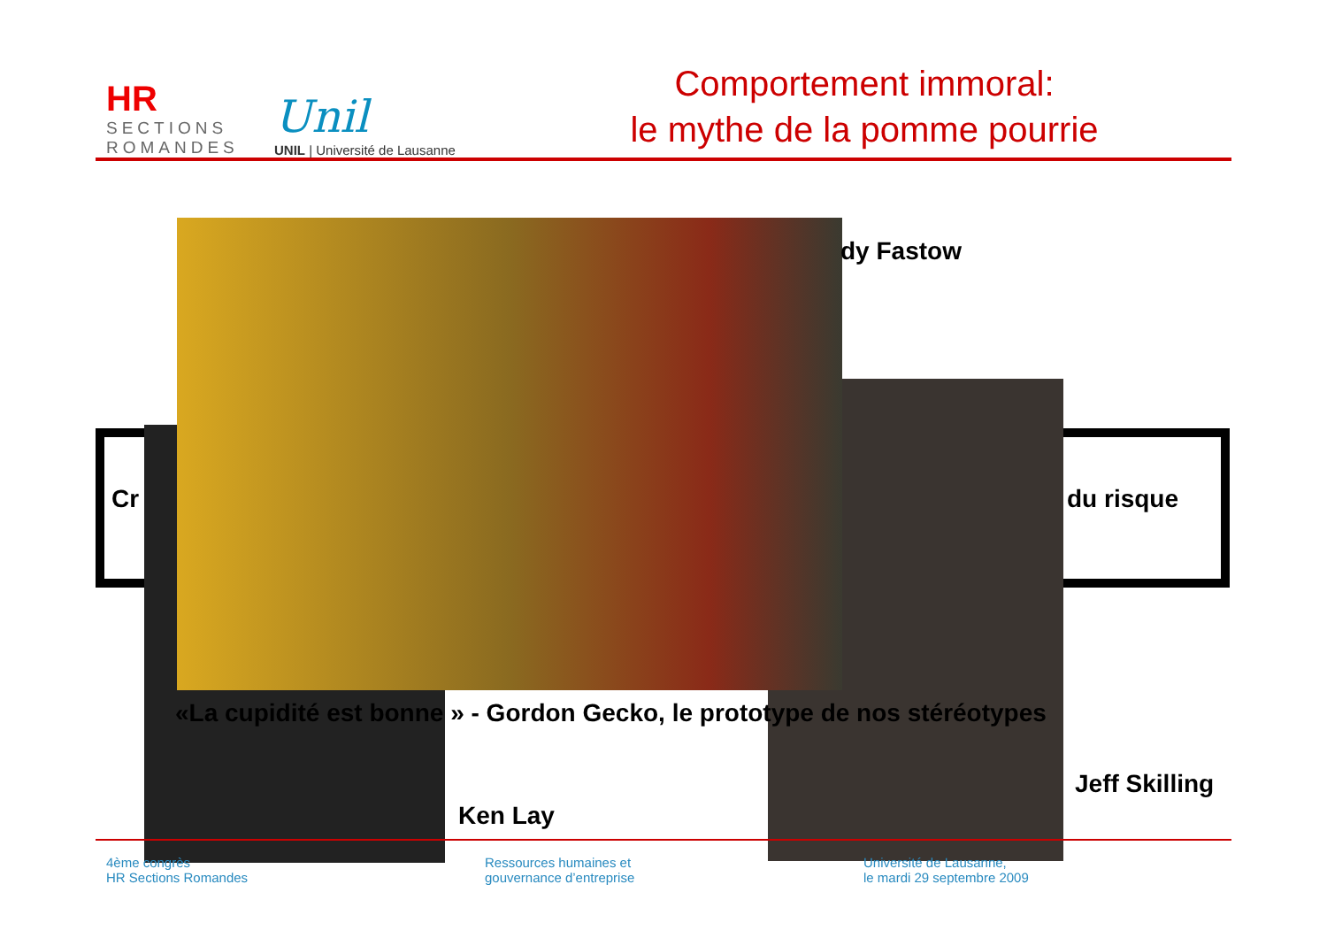HR
SECTIONS
ROMANDES
Unil
UNIL | Université de Lausanne
Comportement immoral:
le mythe de la pomme pourrie
Cr du risque
dy Fastow
«La cupidité est bonne » - Gordon Gecko, le prototype de nos stéréotypes
Jeff Skilling
Ken Lay
4ème congrès
HR Sections Romandes
Ressources humaines et
gouvernance d’entreprise
Université de Lausanne,
le mardi 29 septembre 2009